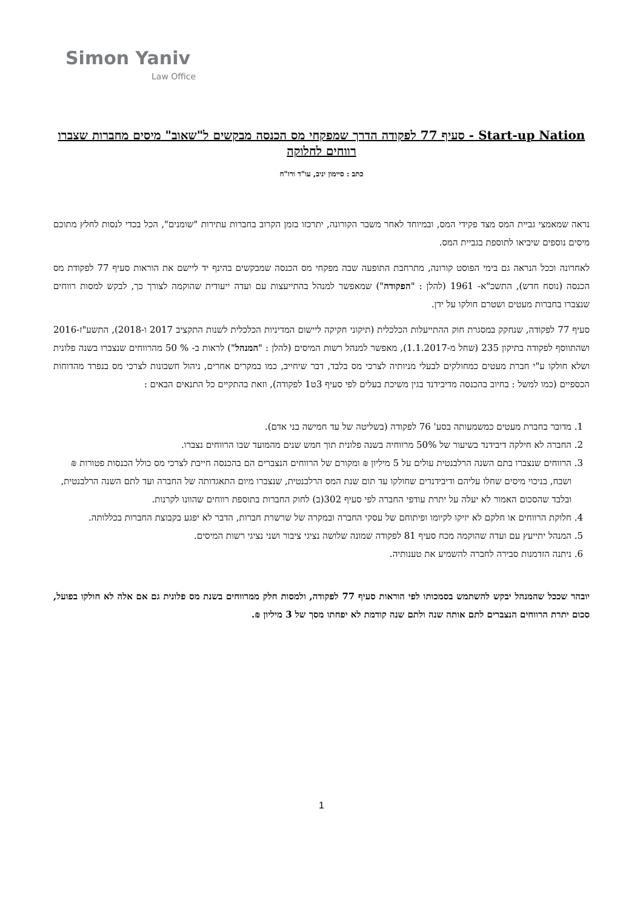Simon Yaniv
Law Office
Start-up Nation - סעיף 77 לפקודה הדרך שמפקחי מס הכנסה מבקשים ל"שאוב" מיסים מחברות שצברו רווחים לחלוקה
כתב : סיימון יניב, עו"ד ורו"ח
נראה שמאמצי גביית המס מצד פקידי המס, ובמיוחד לאחר משבר הקורונה, יתרכזו בזמן הקרוב בחברות עתירות "שומנים", הכל בכדי לנסות לחלץ מתוכם מיסים נוספים שיביאו לתוספת בגביית המס.
לאחרונה וככל הנראה גם בימי הפוסט קורונה, מתרחבת התופעה שבה מפקחי מס הכנסה שמבקשים בהינף יד ליישם את הוראות סעיף 77 לפקודת מס הכנסה (נוסח חדש), התשכ"א- 1961 (להלן : "הפקודה") שמאפשר למנהל בהתייעצות עם ועדה ייעודית שהוקמה לצורך כך, לבקש למסות רווחים שנצברו בחברות מעטים ושטרם חולקו על ידן.
סעיף 77 לפקודה, שנחקק במסגרת חוק ההתייעלות הכלכלית (תיקוני חקיקה ליישום המדיניות הכלכלית לשנות התקציב 2017 ו-2018), התשע"ז-2016 ושהתווסף לפקודה בתיקון 235 (שחל מ-1.1.2017), מאפשר למנהל רשות המיסים (להלן : "המנהל") לראות ב- % 50 מהרווחים שנצברו בשנה פלונית ושלא חולקו ע"י חברת מעטים כמחולקים לבעלי מניותיה לצרכי מס בלבד, דבר שיחייב, כמו במקרים אחרים, ניהול חשבונות לצרכי מס בנפרד מהדוחות הכספיים (כמו למשל : בחיוב בהכנסה מדיבידנד בגין משיכת בעלים לפי סעיף 3ט1 לפקודה), וזאת בהתקיים כל התנאים הבאים :
1. מדובר בחברת מעטים כמשמעותה בסע' 76 לפקודה (בשליטה של עד חמישה בני אדם).
2. החברה לא חילקה דיבידנד בשיעור של 50% מרווחיה בשנה פלונית תוך חמש שנים מהמועד שבו הרווחים נצברו.
3. הרווחים שנצברו בתם השנה הרלבנטית עולים על 5 מיליון ₪ ומקורם של הרווחים הנצברים הם בהכנסה חייבת לצרכי מס כולל הכנסות פטורות ₪ ושבח, בניכוי מיסים שחלו עליהם ודיבידנדים שחולקו עד תום שנת המס הרלבנטית, שנצברו מיום התאגדותה של החברה ועד לתם השנה הרלבנטית, ובלבד שהסכום האמור לא יעלה על יתרת עודפי החברה לפי סעיף 302(ב) לחוק החברות בתוספת רווחים שהוונו לקרנות.
4. חלוקת הרווחים או חלקם לא יזיקו לקיומו ופיתוחם של עסקי החברה ובמקרה של שרשרת חברות, הדבר לא יפגע בקבוצת החברות בכללותה.
5. המנהל יתייעץ עם ועדה שהוקמה מכח סעיף 81 לפקודה שמונה שלושה נציגי ציבור ושני נציגי רשות המיסים.
6. ניתנה הזדמנות סבירה לחברה להשמיע את טענותיה.
יובהר שככל שהמנהל יבקש להשתמש בסמכותו לפי הוראות סעיף 77 לפקודה, ולמסות חלק ממרווחים בשנת מס פלונית גם אם אלה לא חולקו בפועל, סכום יתרת הרווחים הנצברים לתם אותה שנה ולתם שנה קודמת לא יפחתו מסך של 3 מיליון ₪.
1